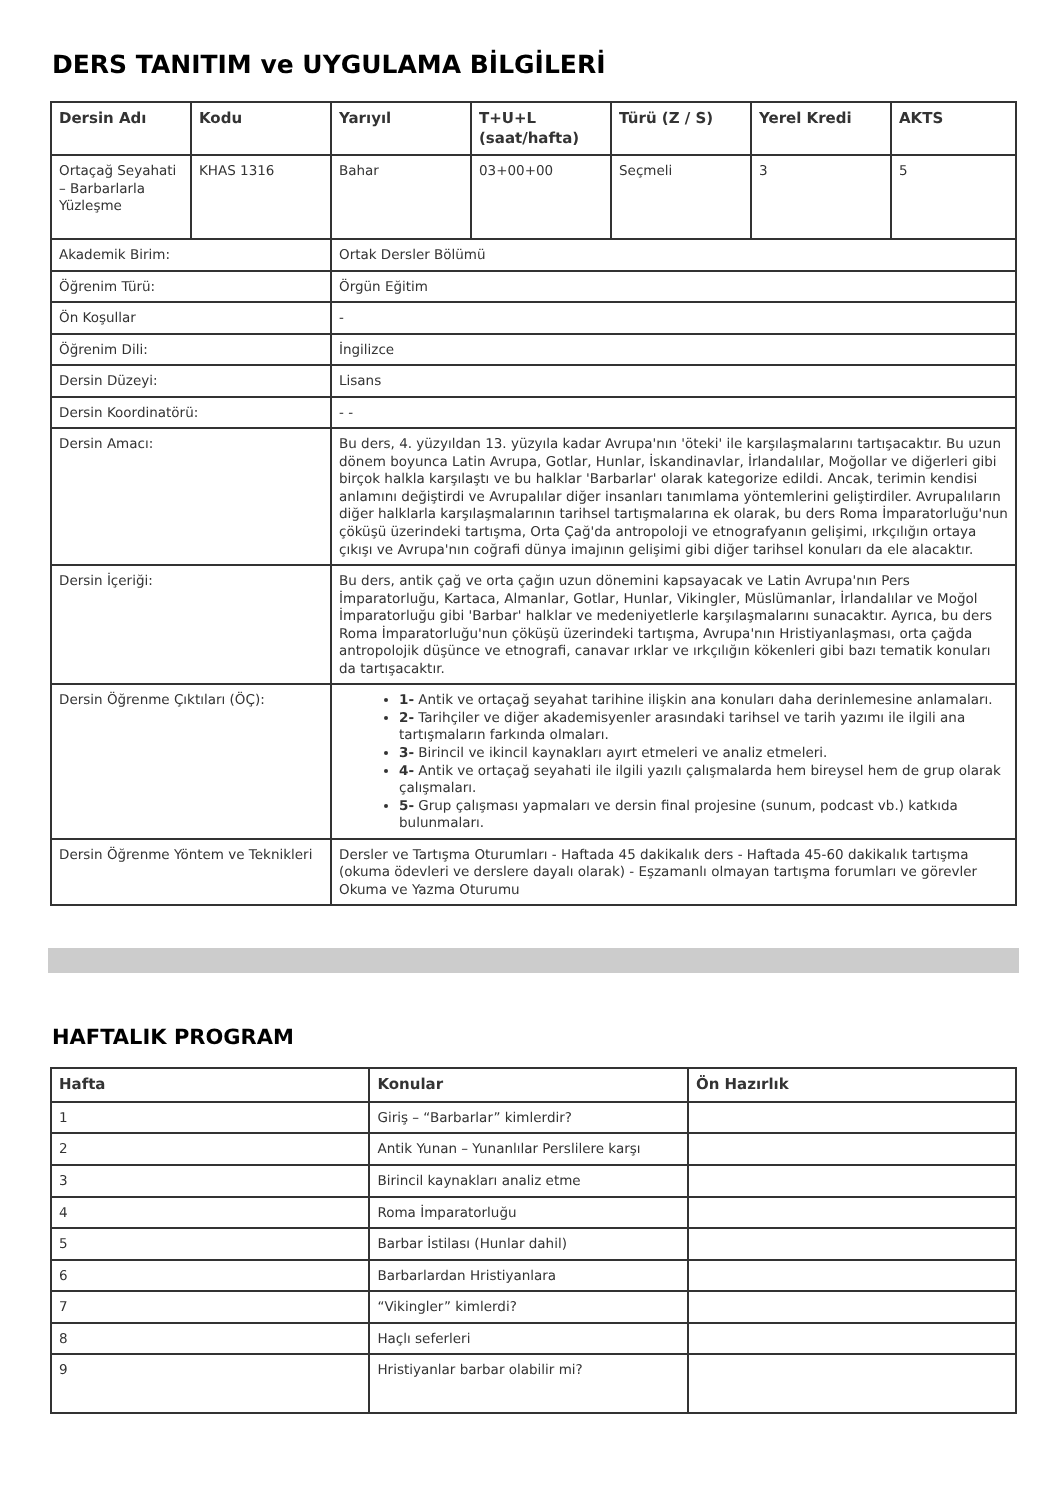DERS TANITIM ve UYGULAMA BİLGİLERİ
| Dersin Adı | Kodu | Yarıyıl | T+U+L (saat/hafta) | Türü (Z / S) | Yerel Kredi | AKTS |
| --- | --- | --- | --- | --- | --- | --- |
| Ortaçağ Seyahati – Barbarlarla Yüzleşme | KHAS 1316 | Bahar | 03+00+00 | Seçmeli | 3 | 5 |
| Akademik Birim: | | Ortak Dersler Bölümü | | | | |
| Öğrenim Türü: | | Örgün Eğitim | | | | |
| Ön Koşullar | | - | | | | |
| Öğrenim Dili: | | İngilizce | | | | |
| Dersin Düzeyi: | | Lisans | | | | |
| Dersin Koordinatörü: | | - - | | | | |
| Dersin Amacı: | | Bu ders, 4. yüzyıldan 13. yüzyıla kadar Avrupa'nın 'öteki' ile karşılaşmalarını tartışacaktır. Bu uzun dönem boyunca Latin Avrupa, Gotlar, Hunlar, İskandinavlar, İrlandalılar, Moğollar ve diğerleri gibi birçok halkla karşılaştı ve bu halklar 'Barbarlar' olarak kategorize edildi. Ancak, terimin kendisi anlamını değiştirdi ve Avrupalılar diğer insanları tanımlama yöntemlerini geliştirdiler. Avrupalıların diğer halklarla karşılaşmalarının tarihsel tartışmalarına ek olarak, bu ders Roma İmparatorluğu'nun çöküşü üzerindeki tartışma, Orta Çağ'da antropoloji ve etnografyanın gelişimi, ırkçılığın ortaya çıkışı ve Avrupa'nın coğrafi dünya imajının gelişimi gibi diğer tarihsel konuları da ele alacaktır. | | | | |
| Dersin İçeriği: | | Bu ders, antik çağ ve orta çağın uzun dönemini kapsayacak ve Latin Avrupa'nın Pers İmparatorluğu, Kartaca, Almanlar, Gotlar, Hunlar, Vikingler, Müslümanlar, İrlandalılar ve Moğol İmparatorluğu gibi 'Barbar' halklar ve medeniyetlerle karşılaşmalarını sunacaktır. Ayrıca, bu ders Roma İmparatorluğu'nun çöküşü üzerindeki tartışma, Avrupa'nın Hristiyanlaşması, orta çağda antropolojik düşünce ve etnografi, canavar ırklar ve ırkçılığın kökenleri gibi bazı tematik konuları da tartışacaktır. | | | | |
| Dersin Öğrenme Çıktıları (ÖÇ): | | 1- Antik ve ortaçağ seyahat tarihine ilişkin ana konuları daha derinlemesine anlamaları. 2- Tarihçiler ve diğer akademisyenler arasındaki tarihsel ve tarih yazımı ile ilgili ana tartışmaların farkında olmaları. 3- Birincil ve ikincil kaynakları ayırt etmeleri ve analiz etmeleri. 4- Antik ve ortaçağ seyahati ile ilgili yazılı çalışmalarda hem bireysel hem de grup olarak çalışmaları. 5- Grup çalışması yapmaları ve dersin final projesine (sunum, podcast vb.) katkıda bulunmaları. | | | | |
| Dersin Öğrenme Yöntem ve Teknikleri | | Dersler ve Tartışma Oturumları - Haftada 45 dakikalık ders - Haftada 45-60 dakikalık tartışma (okuma ödevleri ve derslere dayalı olarak) - Eşzamanlı olmayan tartışma forumları ve görevler Okuma ve Yazma Oturumu | | | | |
HAFTALIK PROGRAM
| Hafta | Konular | Ön Hazırlık |
| --- | --- | --- |
| 1 | Giriş – “Barbarlar” kimlerdir? | |
| 2 | Antik Yunan – Yunanlılar Perslilere karşı | |
| 3 | Birincil kaynakları analiz etme | |
| 4 | Roma İmparatorluğu | |
| 5 | Barbar İstilası (Hunlar dahil) | |
| 6 | Barbarlardan Hristiyanlara | |
| 7 | “Vikingler” kimlerdi? | |
| 8 | Haçlı seferleri | |
| 9 | Hristiyanlar barbar olabilir mi? | |